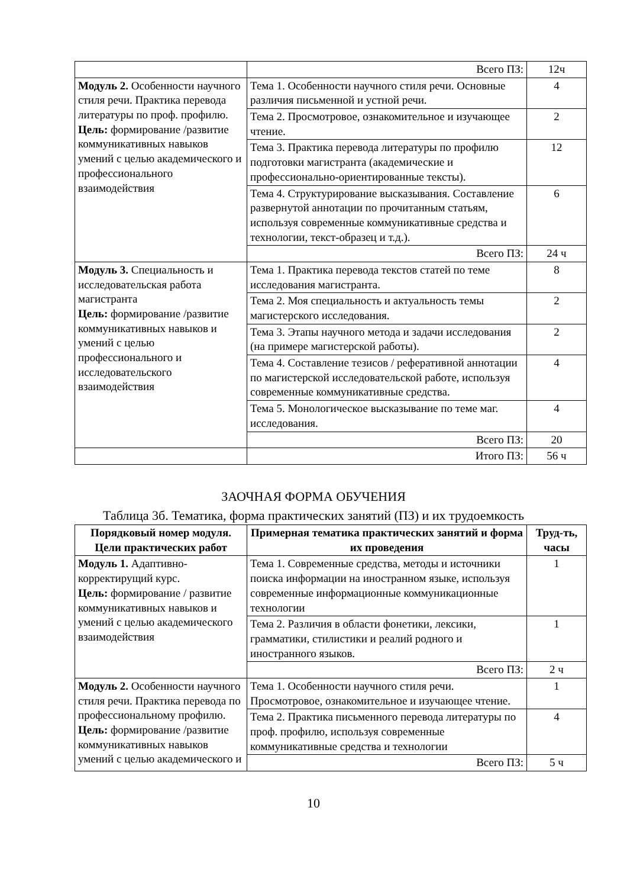| | Всего ПЗ: | 12ч |
| Модуль 2. Особенности научного стиля речи. Практика перевода литературы по проф. профилю. Цель: формирование /развитие коммуникативных навыков умений с целью академического и профессионального взаимодействия | Тема 1. Особенности научного стиля речи. Основные различия письменной и устной речи. | 4 |
| | Тема 2. Просмотровое, ознакомительное и изучающее чтение. | 2 |
| | Тема 3. Практика перевода литературы по профилю подготовки магистранта (академические и профессионально-ориентированные тексты). | 12 |
| | Тема 4. Структурирование высказывания. Составление развернутой аннотации по прочитанным статьям, используя современные коммуникативные средства и технологии, текст-образец и т.д.). | 6 |
| | Всего ПЗ: | 24 ч |
| Модуль 3. Специальность и исследовательская работа магистранта Цель: формирование /развитие коммуникативных навыков и умений с целью профессионального и исследовательского взаимодействия | Тема 1. Практика перевода текстов статей по теме исследования магистранта. | 8 |
| | Тема 2. Моя специальность и актуальность темы магистерского исследования. | 2 |
| | Тема 3. Этапы научного метода и задачи исследования (на примере магистерской работы). | 2 |
| | Тема 4. Составление тезисов / реферативной аннотации по магистерской исследовательской работе, используя современные коммуникативные средства. | 4 |
| | Тема 5. Монологическое высказывание по теме маг. исследования. | 4 |
| | Всего ПЗ: | 20 |
| | Итого ПЗ: | 56 ч |
ЗАОЧНАЯ ФОРМА ОБУЧЕНИЯ
Таблица 3б. Тематика, форма практических занятий (ПЗ) и их трудоемкость
| Порядковый номер модуля. Цели практических работ | Примерная тематика практических занятий и форма их проведения | Труд-ть, часы |
| --- | --- | --- |
| Модуль 1. Адаптивно-корректирущий курс. Цель: формирование / развитие коммуникативных навыков и умений с целью академического взаимодействия | Тема 1. Современные средства, методы и источники поиска информации на иностранном языке, используя современные информационные коммуникационные технологии | 1 |
| | Тема 2. Различия в области фонетики, лексики, грамматики, стилистики и реалий родного и иностранного языков. | 1 |
| | Всего ПЗ: | 2 ч |
| Модуль 2. Особенности научного стиля речи. Практика перевода по профессиональному профилю. Цель: формирование /развитие коммуникативных навыков умений с целью академического и | Тема 1. Особенности научного стиля речи. Просмотровое, ознакомительное и изучающее чтение. | 1 |
| | Тема 2. Практика письменного перевода литературы по проф. профилю, используя современные коммуникативные средства и технологии | 4 |
| | Всего ПЗ: | 5 ч |
10